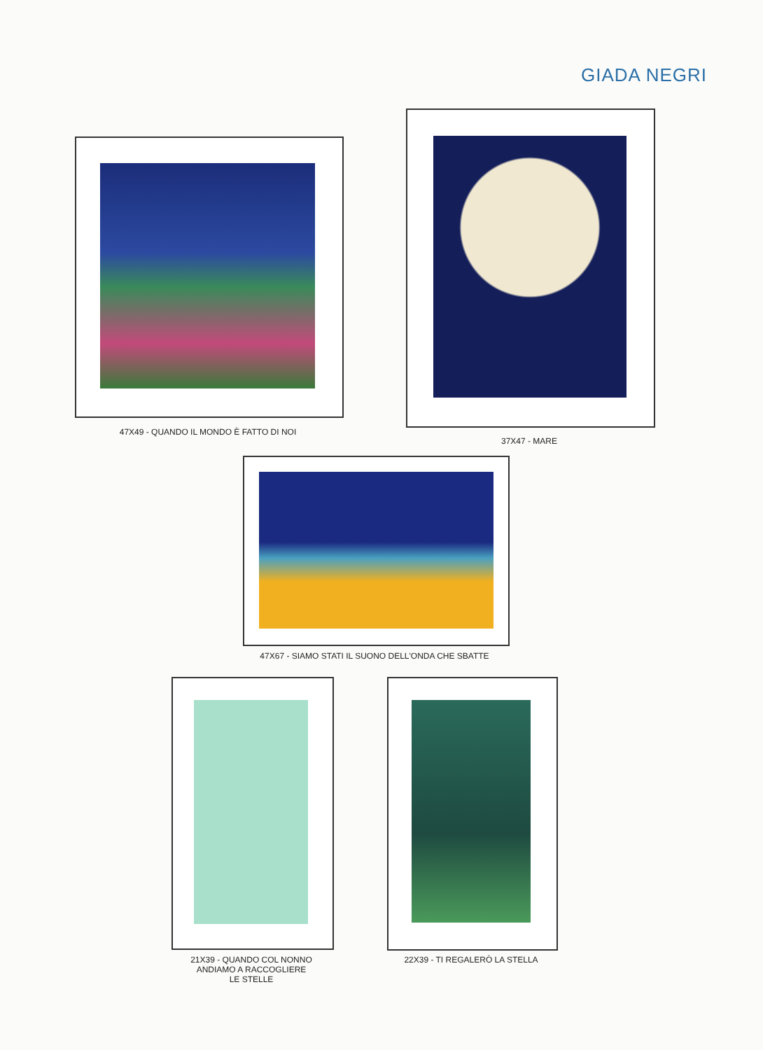GIADA NEGRI
47X49 - QUANDO IL MONDO È FATTO DI NOI
37X47 - MARE
47X67 - SIAMO STATI IL SUONO DELL'ONDA CHE SBATTE
21X39 - QUANDO COL NONNO
ANDIAMO A RACCOGLIERE
LE STELLE
22X39 - TI REGALERÒ LA STELLA